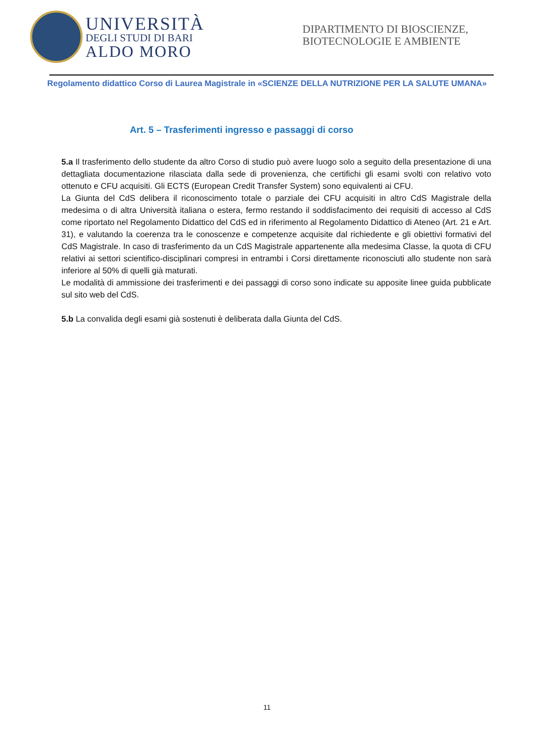UNIVERSITÀ
DEGLI STUDI DI BARI
ALDO MORO
DIPARTIMENTO DI BIOSCIENZE, BIOTECNOLOGIE E AMBIENTE
Regolamento didattico Corso di Laurea Magistrale in «SCIENZE DELLA NUTRIZIONE PER LA SALUTE UMANA»
Art. 5 – Trasferimenti ingresso e passaggi di corso
5.a Il trasferimento dello studente da altro Corso di studio può avere luogo solo a seguito della presentazione di una dettagliata documentazione rilasciata dalla sede di provenienza, che certifichi gli esami svolti con relativo voto ottenuto e CFU acquisiti. Gli ECTS (European Credit Transfer System) sono equivalenti ai CFU.
La Giunta del CdS delibera il riconoscimento totale o parziale dei CFU acquisiti in altro CdS Magistrale della medesima o di altra Università italiana o estera, fermo restando il soddisfacimento dei requisiti di accesso al CdS come riportato nel Regolamento Didattico del CdS ed in riferimento al Regolamento Didattico di Ateneo (Art. 21 e Art. 31), e valutando la coerenza tra le conoscenze e competenze acquisite dal richiedente e gli obiettivi formativi del CdS Magistrale. In caso di trasferimento da un CdS Magistrale appartenente alla medesima Classe, la quota di CFU relativi ai settori scientifico-disciplinari compresi in entrambi i Corsi direttamente riconosciuti allo studente non sarà inferiore al 50% di quelli già maturati.
Le modalità di ammissione dei trasferimenti e dei passaggi di corso sono indicate su apposite linee guida pubblicate sul sito web del CdS.
5.b La convalida degli esami già sostenuti è deliberata dalla Giunta del CdS.
11